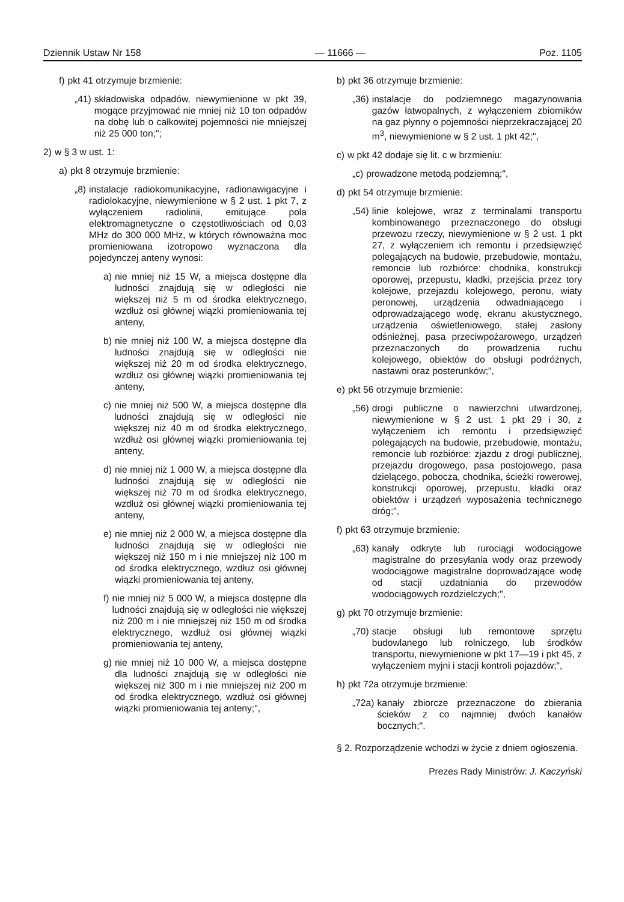Dziennik Ustaw Nr 158 — 11666 — Poz. 1105
f) pkt 41 otrzymuje brzmienie:
„41) składowiska odpadów, niewymienione w pkt 39, mogące przyjmować nie mniej niż 10 ton odpadów na dobę lub o całkowitej pojemności nie mniejszej niż 25 000 ton;";
2) w § 3 w ust. 1:
a) pkt 8 otrzymuje brzmienie:
„8) instalacje radiokomunikacyjne, radionawigacyjne i radiolokacyjne, niewymienione w § 2 ust. 1 pkt 7, z wyłączeniem radiolinii, emitujące pola elektromagnetyczne o częstotliwościach od 0,03 MHz do 300 000 MHz, w których równoważna moc promieniowana izotropowo wyznaczona dla pojedynczej anteny wynosi:
a) nie mniej niż 15 W, a miejsca dostępne dla ludności znajdują się w odległości nie większej niż 5 m od środka elektrycznego, wzdłuż osi głównej wiązki promieniowania tej anteny,
b) nie mniej niż 100 W, a miejsca dostępne dla ludności znajdują się w odległości nie większej niż 20 m od środka elektrycznego, wzdłuż osi głównej wiązki promieniowania tej anteny,
c) nie mniej niż 500 W, a miejsca dostępne dla ludności znajdują się w odległości nie większej niż 40 m od środka elektrycznego, wzdłuż osi głównej wiązki promieniowania tej anteny,
d) nie mniej niż 1 000 W, a miejsca dostępne dla ludności znajdują się w odległości nie większej niż 70 m od środka elektrycznego, wzdłuż osi głównej wiązki promieniowania tej anteny,
e) nie mniej niż 2 000 W, a miejsca dostępne dla ludności znajdują się w odległości nie większej niż 150 m i nie mniejszej niż 100 m od środka elektrycznego, wzdłuż osi głównej wiązki promieniowania tej anteny,
f) nie mniej niż 5 000 W, a miejsca dostępne dla ludności znajdują się w odległości nie większej niż 200 m i nie mniejszej niż 150 m od środka elektrycznego, wzdłuż osi głównej wiązki promieniowania tej anteny,
g) nie mniej niż 10 000 W, a miejsca dostępne dla ludności znajdują się w odległości nie większej niż 300 m i nie mniejszej niż 200 m od środka elektrycznego, wzdłuż osi głównej wiązki promieniowania tej anteny;",
b) pkt 36 otrzymuje brzmienie:
„36) instalacje do podziemnego magazynowania gazów łatwopalnych, z wyłączeniem zbiorników na gaz płynny o pojemności nieprzekraczającej 20 m<sup>3</sup>, niewymienione w § 2 ust. 1 pkt 42;",
c) w pkt 42 dodaje się lit. c w brzmieniu:
„c) prowadzone metodą podziemną;",
d) pkt 54 otrzymuje brzmienie:
„54) linie kolejowe, wraz z terminalami transportu kombinowanego przeznaczonego do obsługi przewozu rzeczy, niewymienione w § 2 ust. 1 pkt 27, z wyłączeniem ich remontu i przedsięwzięć polegających na budowie, przebudowie, montażu, remoncie lub rozbiórce: chodnika, konstrukcji oporowej, przepustu, kładki, przejścia przez tory kolejowe, przejazdu kolejowego, peronu, wiaty peronowej, urządzenia odwadniającego i odprowadzającego wodę, ekranu akustycznego, urządzenia oświetleniowego, stałej zasłony odśnieżnej, pasa przeciwpożarowego, urządzeń przeznaczonych do prowadzenia ruchu kolejowego, obiektów do obsługi podróżnych, nastawni oraz posterunków;",
e) pkt 56 otrzymuje brzmienie:
„56) drogi publiczne o nawierzchni utwardzonej, niewymienione w § 2 ust. 1 pkt 29 i 30, z wyłączeniem ich remontu i przedsięwzięć polegających na budowie, przebudowie, montażu, remoncie lub rozbiórce: zjazdu z drogi publicznej, przejazdu drogowego, pasa postojowego, pasa dzielącego, pobocza, chodnika, ścieżki rowerowej, konstrukcji oporowej, przepustu, kładki oraz obiektów i urządzeń wyposażenia technicznego dróg;",
f) pkt 63 otrzymuje brzmienie:
„63) kanały odkryte lub rurociągi wodociągowe magistralne do przesyłania wody oraz przewody wodociągowe magistralne doprowadzające wodę od stacji uzdatniania do przewodów wodociągowych rozdzielczych;",
g) pkt 70 otrzymuje brzmienie:
„70) stacje obsługi lub remontowe sprzętu budowlanego lub rolniczego, lub środków transportu, niewymienione w pkt 17—19 i pkt 45, z wyłączeniem myjni i stacji kontroli pojazdów;",
h) pkt 72a otrzymuje brzmienie:
„72a) kanały zbiorcze przeznaczone do zbierania ścieków z co najmniej dwóch kanałów bocznych;".
§ 2. Rozporządzenie wchodzi w życie z dniem ogłoszenia.
Prezes Rady Ministrów: J. Kaczyński